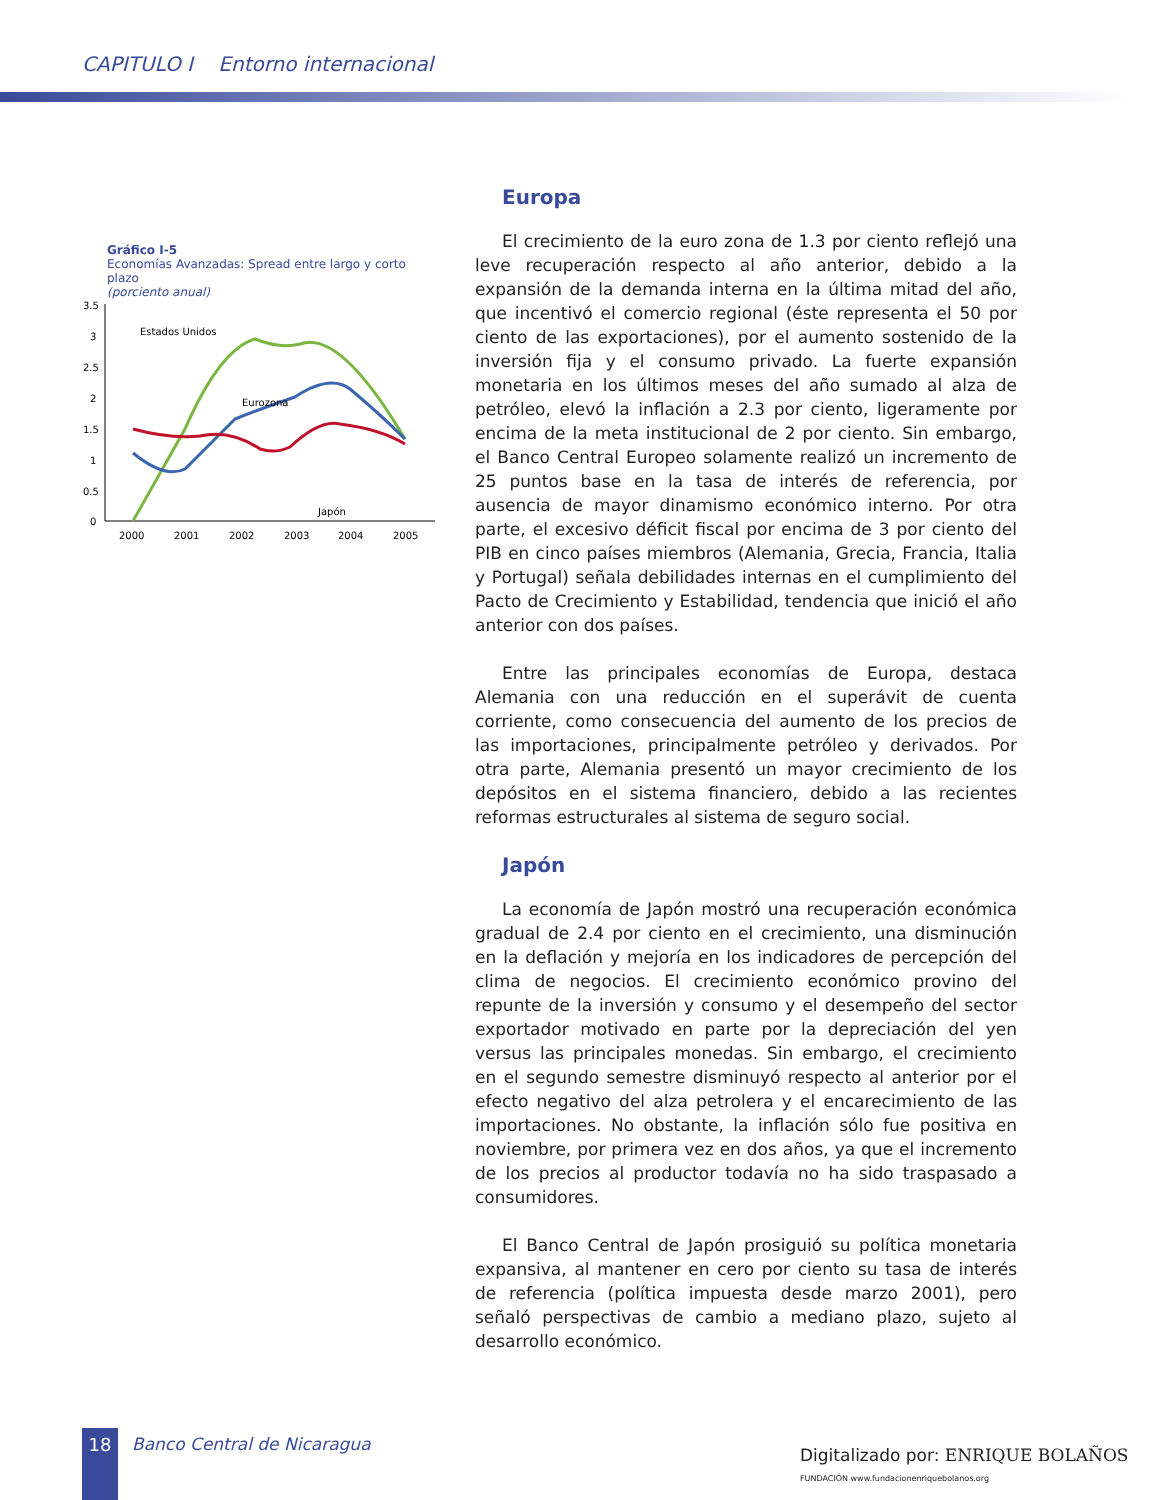CAPITULO I Entorno internacional
Gráfico I-5
Economías Avanzadas: Spread entre largo y corto plazo
(porciento anual)
3.5
3
2.5
2
1.5
1
0.5
0
2000
2001
2002
2003
2004
2005
Estados Unidos
Eurozona
Japón
Europa
El crecimiento de la euro zona de 1.3 por ciento reflejó una leve recuperación respecto al año anterior, debido a la expansión de la demanda interna en la última mitad del año, que incentivó el comercio regional (éste representa el 50 por ciento de las exportaciones), por el aumento sostenido de la inversión fija y el consumo privado. La fuerte expansión monetaria en los últimos meses del año sumado al alza de petróleo, elevó la inflación a 2.3 por ciento, ligeramente por encima de la meta institucional de 2 por ciento. Sin embargo, el Banco Central Europeo solamente realizó un incremento de 25 puntos base en la tasa de interés de referencia, por ausencia de mayor dinamismo económico interno. Por otra parte, el excesivo déficit fiscal por encima de 3 por ciento del PIB en cinco países miembros (Alemania, Grecia, Francia, Italia y Portugal) señala debilidades internas en el cumplimiento del Pacto de Crecimiento y Estabilidad, tendencia que inició el año anterior con dos países.
Entre las principales economías de Europa, destaca Alemania con una reducción en el superávit de cuenta corriente, como consecuencia del aumento de los precios de las importaciones, principalmente petróleo y derivados. Por otra parte, Alemania presentó un mayor crecimiento de los depósitos en el sistema financiero, debido a las recientes reformas estructurales al sistema de seguro social.
Japón
La economía de Japón mostró una recuperación económica gradual de 2.4 por ciento en el crecimiento, una disminución en la deflación y mejoría en los indicadores de percepción del clima de negocios. El crecimiento económico provino del repunte de la inversión y consumo y el desempeño del sector exportador motivado en parte por la depreciación del yen versus las principales monedas. Sin embargo, el crecimiento en el segundo semestre disminuyó respecto al anterior por el efecto negativo del alza petrolera y el encarecimiento de las importaciones. No obstante, la inflación sólo fue positiva en noviembre, por primera vez en dos años, ya que el incremento de los precios al productor todavía no ha sido traspasado a consumidores.
El Banco Central de Japón prosiguió su política monetaria expansiva, al mantener en cero por ciento su tasa de interés de referencia (política impuesta desde marzo 2001), pero señaló perspectivas de cambio a mediano plazo, sujeto al desarrollo económico.
18 Banco Central de Nicaragua
Digitalizado por: ENRIQUE BOLAÑOS FUNDACIÓN www.fundacionenriquebolanos.org